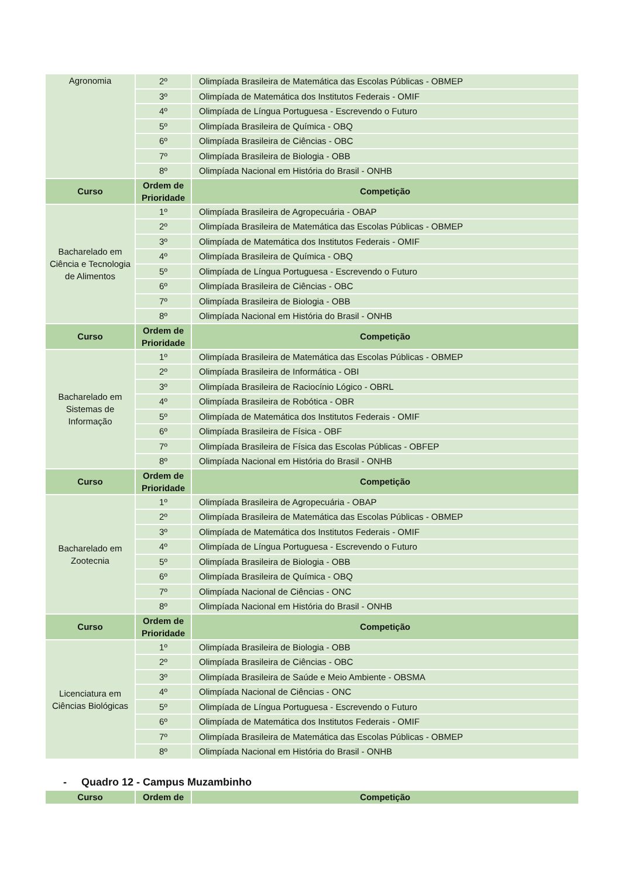| Agronomia | 2º | Olimpíada Brasileira de Matemática das Escolas Públicas - OBMEP |
| | 3º | Olimpíada de Matemática dos Institutos Federais - OMIF |
| | 4º | Olimpíada de Língua Portuguesa - Escrevendo o Futuro |
| | 5º | Olimpíada Brasileira de Química - OBQ |
| | 6º | Olimpíada Brasileira de Ciências - OBC |
| | 7º | Olimpíada Brasileira de Biologia - OBB |
| | 8º | Olimpíada Nacional em História do Brasil - ONHB |
| Curso | Ordem de Prioridade | Competição |
| Bacharelado em Ciência e Tecnologia de Alimentos | 1º | Olimpíada Brasileira de Agropecuária - OBAP |
| | 2º | Olimpíada Brasileira de Matemática das Escolas Públicas - OBMEP |
| | 3º | Olimpíada de Matemática dos Institutos Federais - OMIF |
| | 4º | Olimpíada Brasileira de Química - OBQ |
| | 5º | Olimpíada de Língua Portuguesa - Escrevendo o Futuro |
| | 6º | Olimpíada Brasileira de Ciências - OBC |
| | 7º | Olimpíada Brasileira de Biologia - OBB |
| | 8º | Olimpíada Nacional em História do Brasil - ONHB |
| Curso | Ordem de Prioridade | Competição |
| Bacharelado em Sistemas de Informação | 1º | Olimpíada Brasileira de Matemática das Escolas Públicas - OBMEP |
| | 2º | Olimpíada Brasileira de Informática - OBI |
| | 3º | Olimpíada Brasileira de Raciocínio Lógico - OBRL |
| | 4º | Olimpíada Brasileira de Robótica - OBR |
| | 5º | Olimpíada de Matemática dos Institutos Federais - OMIF |
| | 6º | Olimpíada Brasileira de Física - OBF |
| | 7º | Olimpíada Brasileira de Física das Escolas Públicas - OBFEP |
| | 8º | Olimpíada Nacional em História do Brasil - ONHB |
| Curso | Ordem de Prioridade | Competição |
| Bacharelado em Zootecnia | 1º | Olimpíada Brasileira de Agropecuária - OBAP |
| | 2º | Olimpíada Brasileira de Matemática das Escolas Públicas - OBMEP |
| | 3º | Olimpíada de Matemática dos Institutos Federais - OMIF |
| | 4º | Olimpíada de Língua Portuguesa - Escrevendo o Futuro |
| | 5º | Olimpíada Brasileira de Biologia - OBB |
| | 6º | Olimpíada Brasileira de Química - OBQ |
| | 7º | Olimpíada Nacional de Ciências - ONC |
| | 8º | Olimpíada Nacional em História do Brasil - ONHB |
| Curso | Ordem de Prioridade | Competição |
| Licenciatura em Ciências Biológicas | 1º | Olimpíada Brasileira de Biologia - OBB |
| | 2º | Olimpíada Brasileira de Ciências - OBC |
| | 3º | Olimpíada Brasileira de Saúde e Meio Ambiente - OBSMA |
| | 4º | Olimpíada Nacional de Ciências - ONC |
| | 5º | Olimpíada de Língua Portuguesa - Escrevendo o Futuro |
| | 6º | Olimpíada de Matemática dos Institutos Federais - OMIF |
| | 7º | Olimpíada Brasileira de Matemática das Escolas Públicas - OBMEP |
| | 8º | Olimpíada Nacional em História do Brasil - ONHB |
- Quadro 12 - Campus Muzambinho
| Curso | Ordem de | Competição |
| --- | --- | --- |